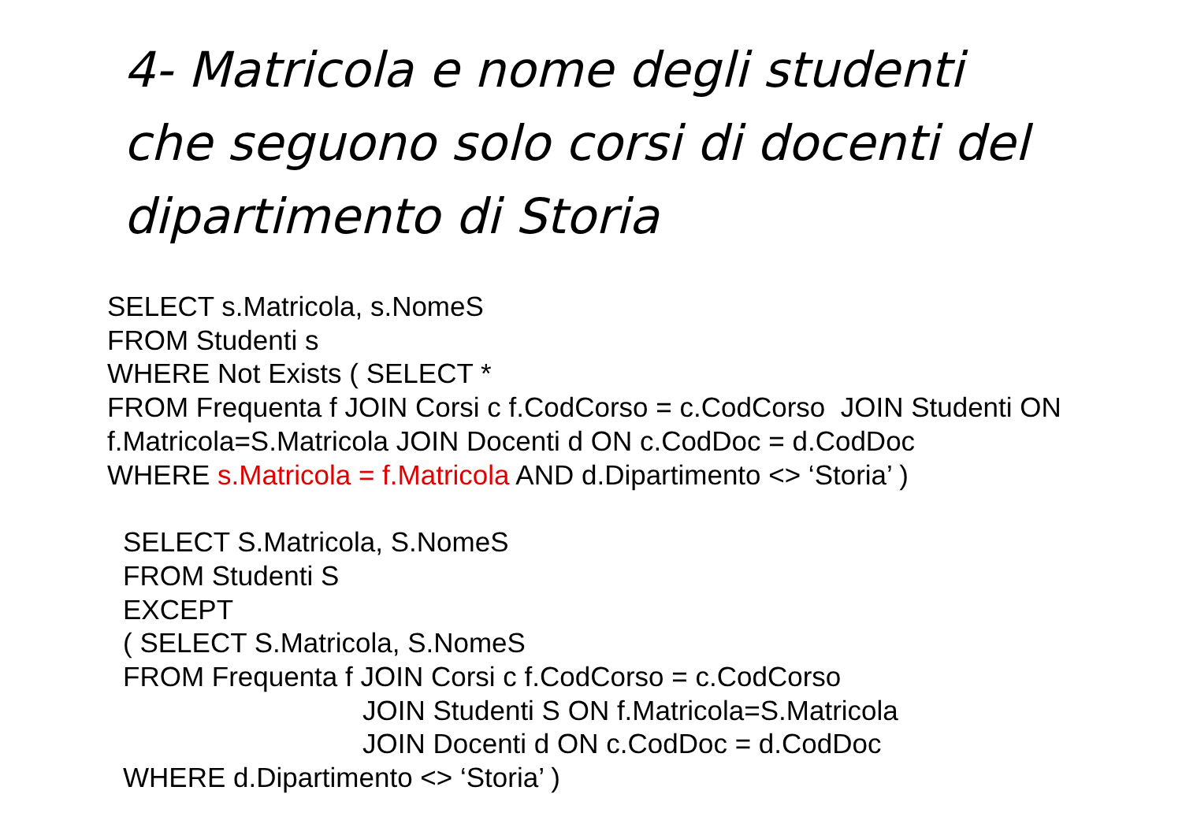4- Matricola e nome degli studenti
che seguono solo corsi di docenti del
dipartimento di Storia
SELECT s.Matricola, s.NomeS
FROM Studenti s
WHERE Not Exists ( SELECT *
FROM Frequenta f JOIN Corsi c f.CodCorso = c.CodCorso JOIN Studenti ON
f.Matricola=S.Matricola JOIN Docenti d ON c.CodDoc = d.CodDoc
WHERE s.Matricola = f.Matricola AND d.Dipartimento <> ‘Storia’ )
SELECT S.Matricola, S.NomeS
FROM Studenti S
EXCEPT
( SELECT S.Matricola, S.NomeS
FROM Frequenta f JOIN Corsi c f.CodCorso = c.CodCorso
JOIN Studenti S ON f.Matricola=S.Matricola
JOIN Docenti d ON c.CodDoc = d.CodDoc
WHERE d.Dipartimento <> ‘Storia’ )